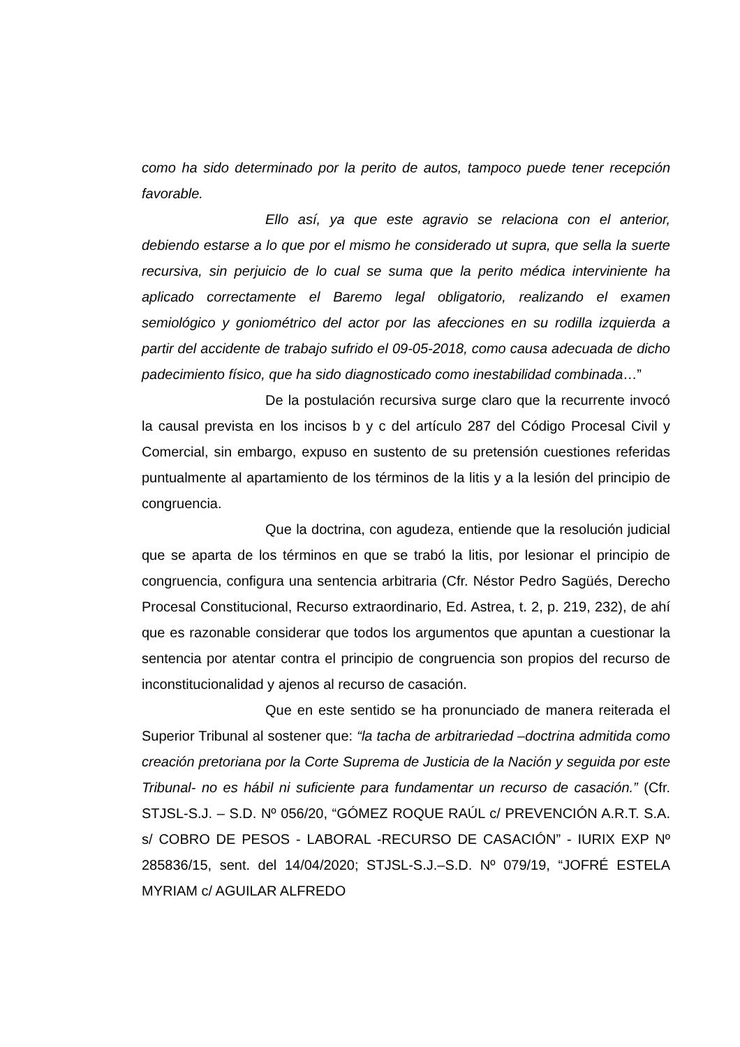como ha sido determinado por la perito de autos, tampoco puede tener recepción favorable.
Ello así, ya que este agravio se relaciona con el anterior, debiendo estarse a lo que por el mismo he considerado ut supra, que sella la suerte recursiva, sin perjuicio de lo cual se suma que la perito médica interviniente ha aplicado correctamente el Baremo legal obligatorio, realizando el examen semiológico y goniométrico del actor por las afecciones en su rodilla izquierda a partir del accidente de trabajo sufrido el 09-05-2018, como causa adecuada de dicho padecimiento físico, que ha sido diagnosticado como inestabilidad combinada…”
De la postulación recursiva surge claro que la recurrente invocó la causal prevista en los incisos b y c del artículo 287 del Código Procesal Civil y Comercial, sin embargo, expuso en sustento de su pretensión cuestiones referidas puntualmente al apartamiento de los términos de la litis y a la lesión del principio de congruencia.
Que la doctrina, con agudeza, entiende que la resolución judicial que se aparta de los términos en que se trabó la litis, por lesionar el principio de congruencia, configura una sentencia arbitraria (Cfr. Néstor Pedro Sagüés, Derecho Procesal Constitucional, Recurso extraordinario, Ed. Astrea, t. 2, p. 219, 232), de ahí que es razonable considerar que todos los argumentos que apuntan a cuestionar la sentencia por atentar contra el principio de congruencia son propios del recurso de inconstitucionalidad y ajenos al recurso de casación.
Que en este sentido se ha pronunciado de manera reiterada el Superior Tribunal al sostener que: “la tacha de arbitrariedad –doctrina admitida como creación pretoriana por la Corte Suprema de Justicia de la Nación y seguida por este Tribunal- no es hábil ni suficiente para fundamentar un recurso de casación.” (Cfr. STJSL-S.J. – S.D. Nº 056/20, “GÓMEZ ROQUE RAÚL c/ PREVENCIÓN A.R.T. S.A. s/ COBRO DE PESOS - LABORAL -RECURSO DE CASACIÓN” - IURIX EXP Nº 285836/15, sent. del 14/04/2020; STJSL-S.J.–S.D. Nº 079/19, “JOFRÉ ESTELA MYRIAM c/ AGUILAR ALFREDO